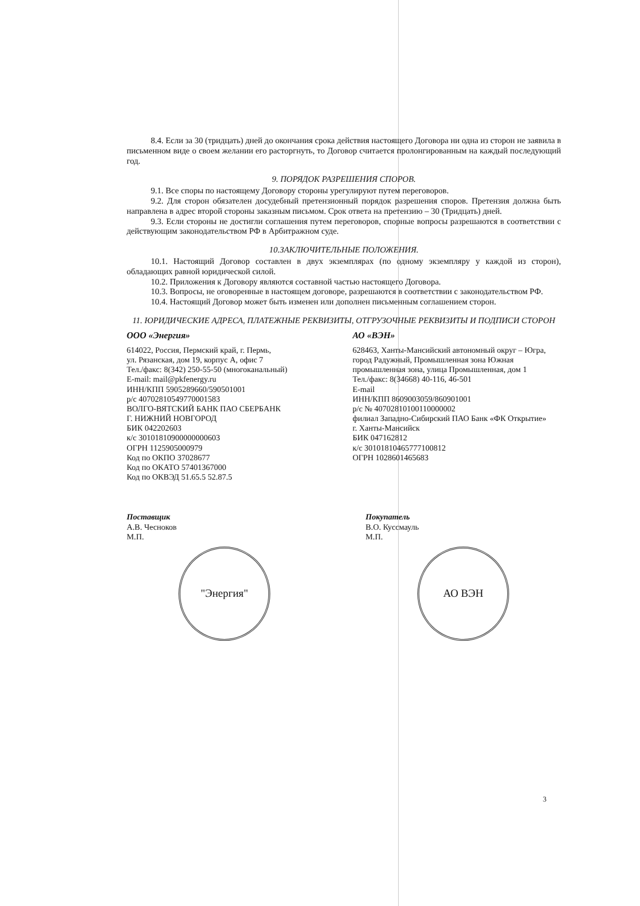8.4. Если за 30 (тридцать) дней до окончания срока действия настоящего Договора ни одна из сторон не заявила в письменном виде о своем желании его расторгнуть, то Договор считается пролонгированным на каждый последующий год.
9. ПОРЯДОК РАЗРЕШЕНИЯ СПОРОВ.
9.1. Все споры по настоящему Договору стороны урегулируют путем переговоров.
9.2. Для сторон обязателен досудебный претензионный порядок разрешения споров. Претензия должна быть направлена в адрес второй стороны заказным письмом. Срок ответа на претензию – 30 (Тридцать) дней.
9.3. Если стороны не достигли соглашения путем переговоров, спорные вопросы разрешаются в соответствии с действующим законодательством РФ в Арбитражном суде.
10.ЗАКЛЮЧИТЕЛЬНЫЕ ПОЛОЖЕНИЯ.
10.1. Настоящий Договор составлен в двух экземплярах (по одному экземпляру у каждой из сторон), обладающих равной юридической силой.
10.2. Приложения к Договору являются составной частью настоящего Договора.
10.3. Вопросы, не оговоренные в настоящем договоре, разрешаются в соответствии с законодательством РФ.
10.4. Настоящий Договор может быть изменен или дополнен письменным соглашением сторон.
11. ЮРИДИЧЕСКИЕ АДРЕСА, ПЛАТЕЖНЫЕ РЕКВИЗИТЫ, ОТГРУЗОЧНЫЕ РЕКВИЗИТЫ И ПОДПИСИ СТОРОН
ООО «Энергия»
614022, Россия, Пермский край, г. Пермь,
ул. Рязанская, дом 19, корпус А, офис 7
Тел./факс: 8(342) 250-55-50 (многоканальный)
E-mail: mail@pkfenergy.ru
ИНН/КПП 5905289660/590501001
р/с 40702810549770001583
ВОЛГО-ВЯТСКИЙ БАНК ПАО СБЕРБАНК
Г. НИЖНИЙ НОВГОРОД
БИК 042202603
к/с 30101810900000000603
ОГРН 1125905000979
Код по ОКПО 37028677
Код по ОКАТО 57401367000
Код по ОКВЭД 51.65.5 52.87.5
АО «ВЭН»
628463, Ханты-Мансийский автономный округ – Югра, город Радужный, Промышленная зона Южная промышленная зона, улица Промышленная, дом 1
Тел./факс: 8(34668) 40-116, 46-501
E-mail
ИНН/КПП 8609003059/860901001
р/с № 40702810100110000002
филиал Западно-Сибирский ПАО Банк «ФК Открытие»
г. Ханты-Мансийск
БИК 047162812
к/с 30101810465777100812
ОГРН 1028601465683
Поставщик
А.В. Чесноков
М.П.
"Энергия"
Покупатель
В.О. Куссмауль
М.П.
АО ВЭН
3